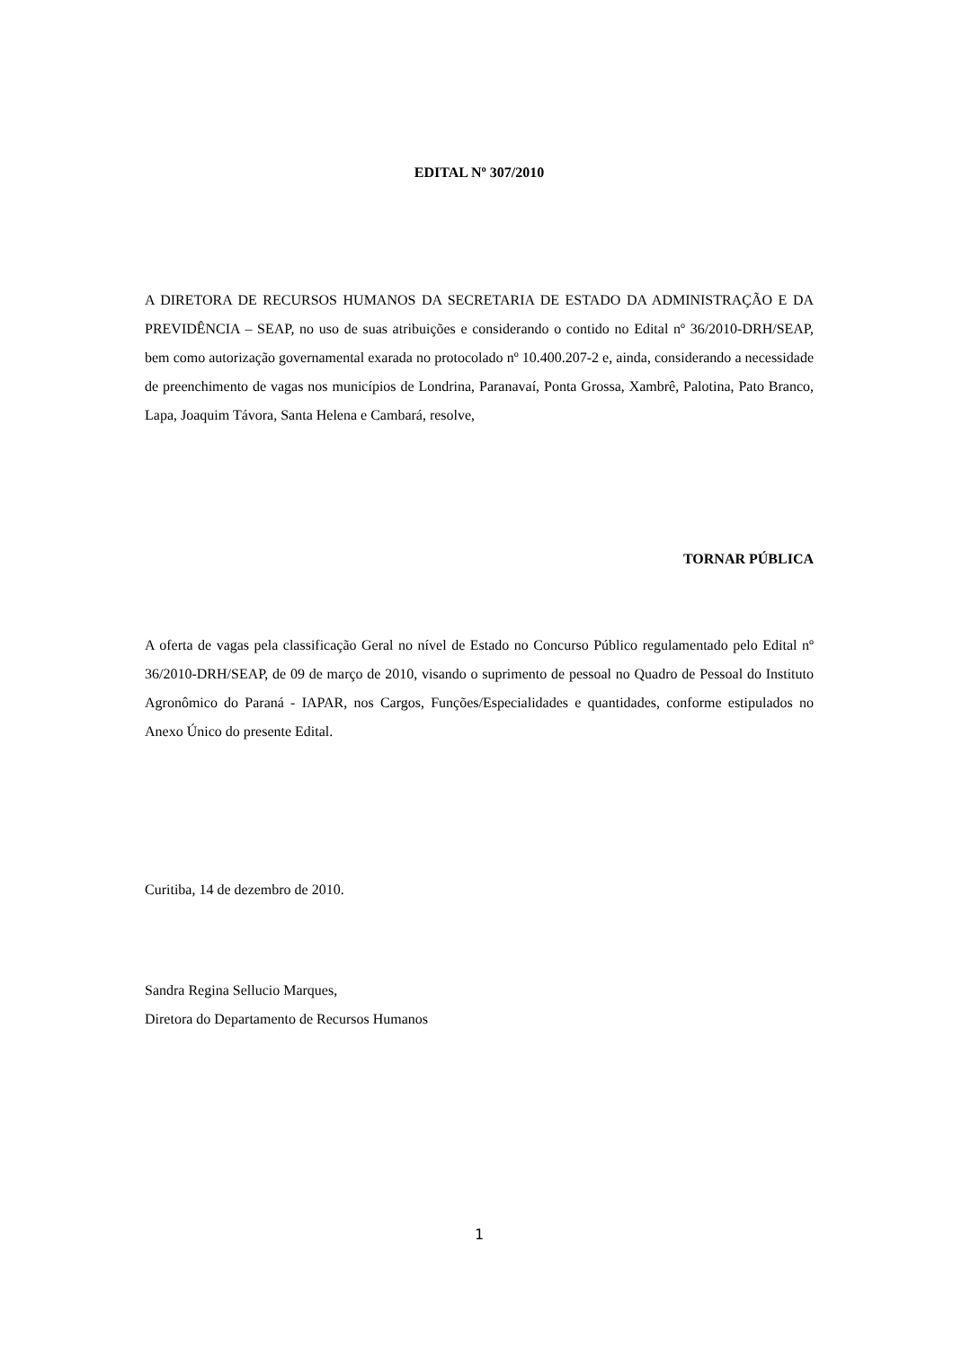EDITAL Nº 307/2010
A DIRETORA DE RECURSOS HUMANOS DA SECRETARIA DE ESTADO DA ADMINISTRAÇÃO E DA PREVIDÊNCIA – SEAP, no uso de suas atribuições e considerando o contido no Edital nº 36/2010-DRH/SEAP, bem como autorização governamental exarada no protocolado nº 10.400.207-2 e, ainda, considerando a necessidade de preenchimento de vagas nos municípios de Londrina, Paranavaí, Ponta Grossa, Xambrê, Palotina, Pato Branco, Lapa, Joaquim Távora, Santa Helena e Cambará, resolve,
TORNAR PÚBLICA
A oferta de vagas pela classificação Geral no nível de Estado no Concurso Público regulamentado pelo Edital nº 36/2010-DRH/SEAP, de 09 de março de 2010, visando o suprimento de pessoal no Quadro de Pessoal do Instituto Agronômico do Paraná - IAPAR, nos Cargos, Funções/Especialidades e quantidades, conforme estipulados no Anexo Único do presente Edital.
Curitiba, 14 de dezembro de 2010.
Sandra Regina Sellucio Marques,
Diretora do Departamento de Recursos Humanos
1